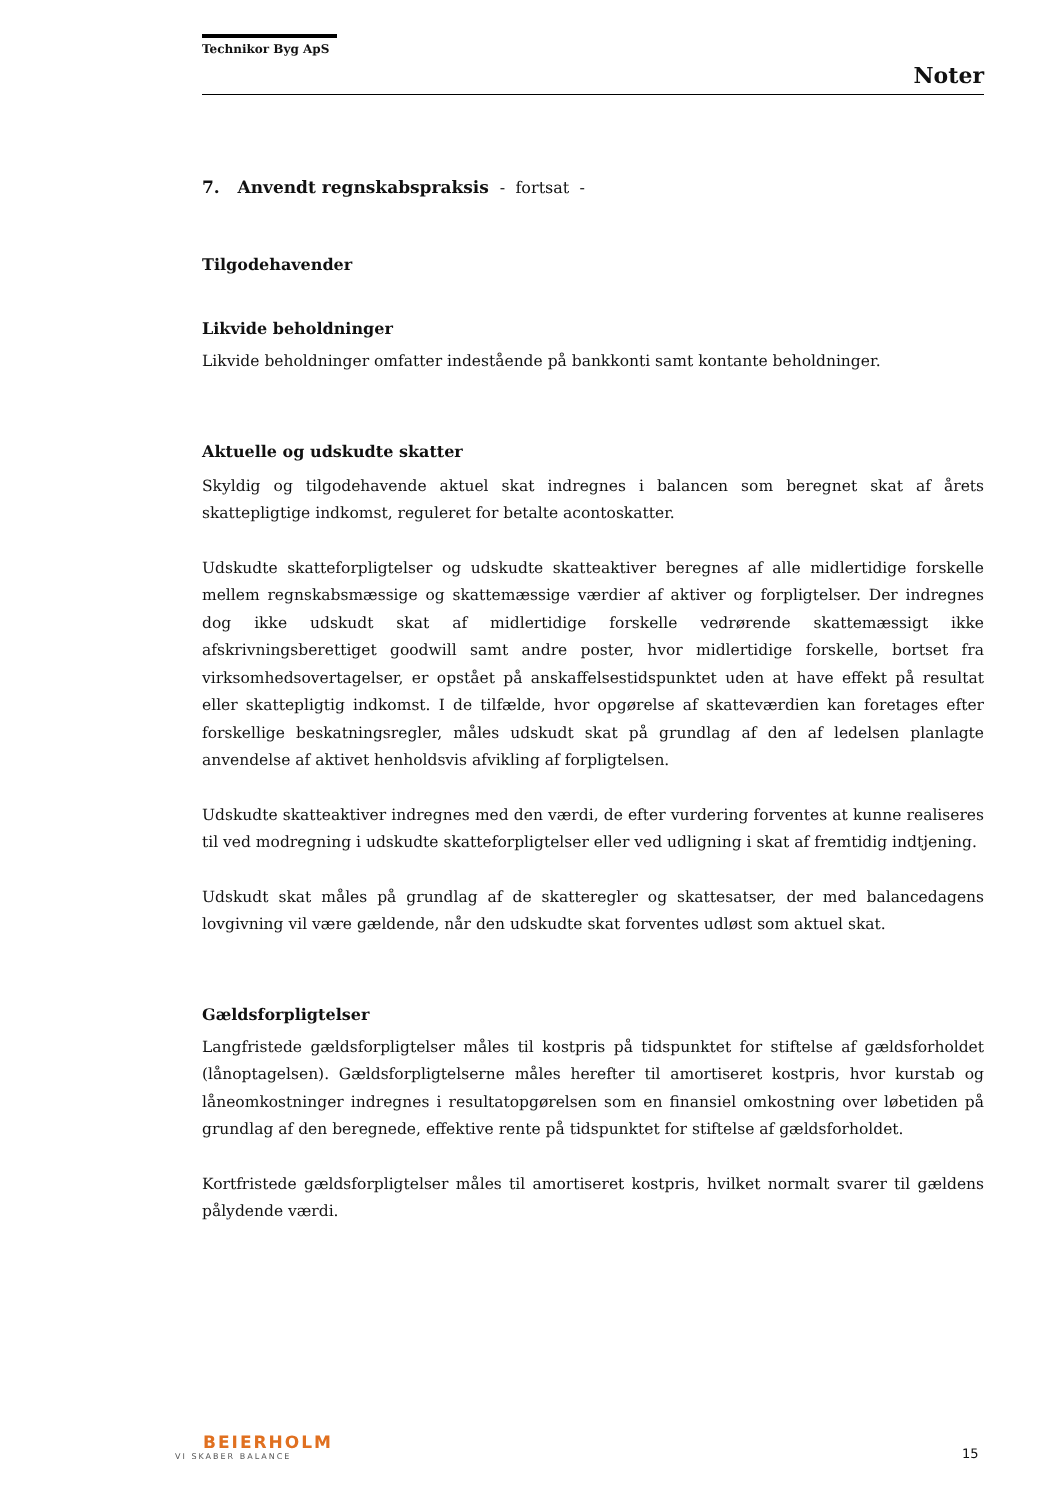Technikor Byg ApS
Noter
7. Anvendt regnskabspraksis - fortsat -
Tilgodehavender
Likvide beholdninger
Likvide beholdninger omfatter indestående på bankkonti samt kontante beholdninger.
Aktuelle og udskudte skatter
Skyldig og tilgodehavende aktuel skat indregnes i balancen som beregnet skat af årets skattepligtige indkomst, reguleret for betalte acontoskatter.
Udskudte skatteforpligtelser og udskudte skatteaktiver beregnes af alle midlertidige forskelle mellem regnskabsmæssige og skattemæssige værdier af aktiver og forpligtelser. Der indregnes dog ikke udskudt skat af midlertidige forskelle vedrørende skattemæssigt ikke afskrivningsberettiget goodwill samt andre poster, hvor midlertidige forskelle, bortset fra virksomhedsovertagelser, er opstået på anskaffelsestidspunktet uden at have effekt på resultat eller skattepligtig indkomst. I de tilfælde, hvor opgørelse af skatteværdien kan foretages efter forskellige beskatningsregler, måles udskudt skat på grundlag af den af ledelsen planlagte anvendelse af aktivet henholdsvis afvikling af forpligtelsen.
Udskudte skatteaktiver indregnes med den værdi, de efter vurdering forventes at kunne realiseres til ved modregning i udskudte skatteforpligtelser eller ved udligning i skat af fremtidig indtjening.
Udskudt skat måles på grundlag af de skatteregler og skattesatser, der med balancedagens lovgivning vil være gældende, når den udskudte skat forventes udløst som aktuel skat.
Gældsforpligtelser
Langfristede gældsforpligtelser måles til kostpris på tidspunktet for stiftelse af gældsforholdet (lånoptagelsen). Gældsforpligtelserne måles herefter til amortiseret kostpris, hvor kurstab og låneomkostninger indregnes i resultatopgørelsen som en finansiel omkostning over løbetiden på grundlag af den beregnede, effektive rente på tidspunktet for stiftelse af gældsforholdet.
Kortfristede gældsforpligtelser måles til amortiseret kostpris, hvilket normalt svarer til gældens pålydende værdi.
BEIERHOLM
VI SKABER BALANCE
15